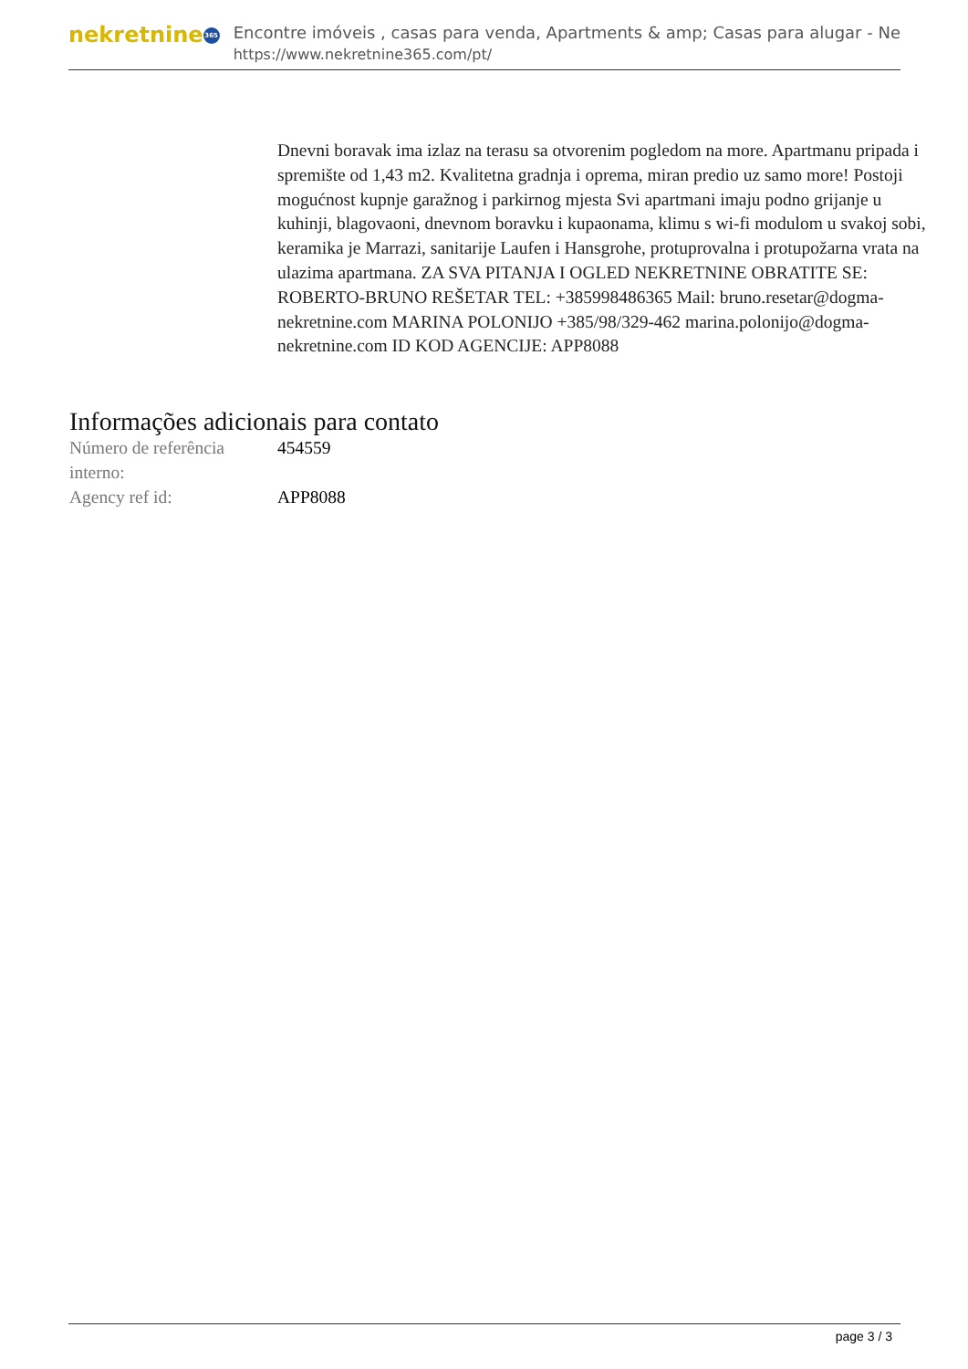nekretnine 365
Encontre imóveis , casas para venda, Apartments & amp; Casas para alugar - Ne
https://www.nekretnine365.com/pt/
Dnevni boravak ima izlaz na terasu sa otvorenim pogledom na more. Apartmanu pripada i spremište od 1,43 m2. Kvalitetna gradnja i oprema, miran predio uz samo more! Postoji mogućnost kupnje garažnog i parkirnog mjesta Svi apartmani imaju podno grijanje u kuhinji, blagovaoni, dnevnom boravku i kupaonama, klimu s wi-fi modulom u svakoj sobi, keramika je Marrazi, sanitarije Laufen i Hansgrohe, protuprovalna i protupožarna vrata na ulazima apartmana. ZA SVA PITANJA I OGLED NEKRETNINE OBRATITE SE: ROBERTO-BRUNO REŠETAR TEL: +385998486365 Mail: bruno.resetar@dogma-nekretnine.com MARINA POLONIJO +385/98/329-462 marina.polonijo@dogma-nekretnine.com ID KOD AGENCIJE: APP8088
Informações adicionais para contato
| Número de referência interno: | 454559 |
| Agency ref id: | APP8088 |
page 3 / 3